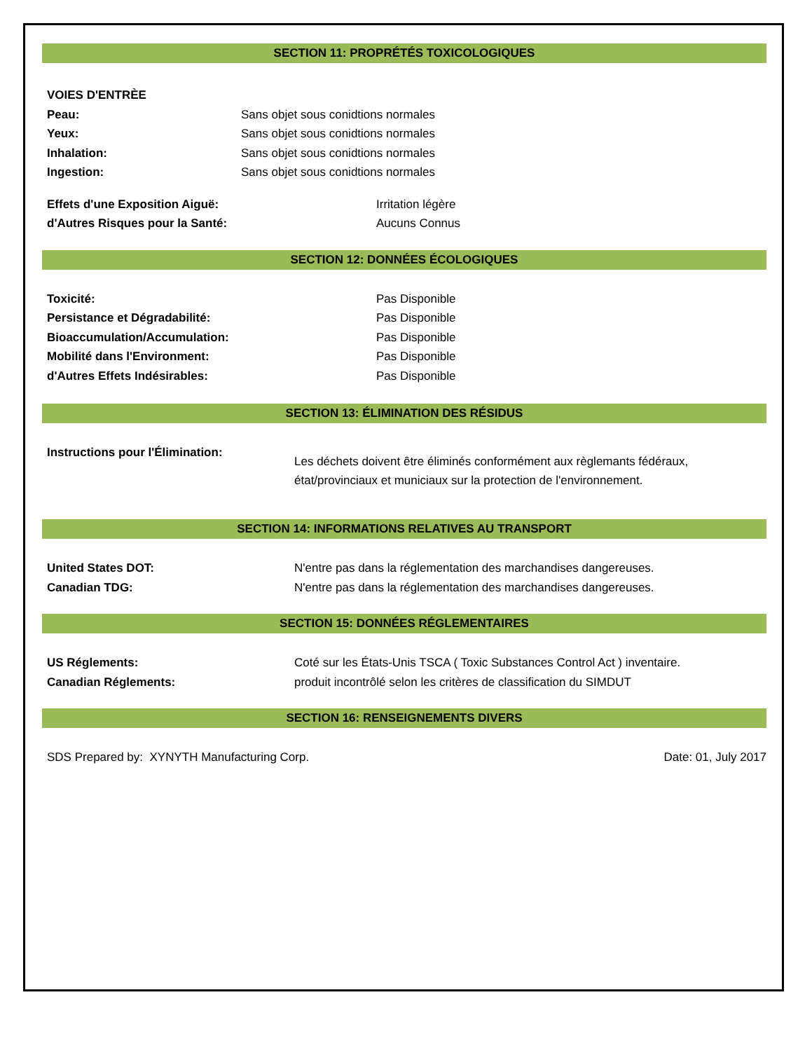SECTION 11: PROPRÉTÉS TOXICOLOGIQUES
VOIES D'ENTRÈE
Peau: Sans objet sous conidtions normales
Yeux: Sans objet sous conidtions normales
Inhalation: Sans objet sous conidtions normales
Ingestion: Sans objet sous conidtions normales
Effets d'une Exposition Aiguë: Irritation légère
d'Autres Risques pour la Santé: Aucuns Connus
SECTION 12: DONNÉES ÉCOLOGIQUES
Toxicité: Pas Disponible
Persistance et Dégradabilité: Pas Disponible
Bioaccumulation/Accumulation: Pas Disponible
Mobilité dans l'Environment: Pas Disponible
d'Autres Effets Indésirables: Pas Disponible
SECTION 13: ÉLIMINATION DES RÉSIDUS
Instructions pour l'Élimination: Les déchets doivent être éliminés conformément aux règlemants fédéraux,
état/provinciaux et municiaux sur la protection de l'environnement.
SECTION 14: INFORMATIONS RELATIVES AU TRANSPORT
United States DOT: N'entre pas dans la réglementation des marchandises dangereuses.
Canadian TDG: N'entre pas dans la réglementation des marchandises dangereuses.
SECTION 15: DONNÉES RÉGLEMENTAIRES
US Réglements: Coté sur les États-Unis TSCA ( Toxic Substances Control Act ) inventaire.
Canadian Réglements: produit incontrôlé selon les critères de classification du SIMDUT
SECTION 16: RENSEIGNEMENTS DIVERS
SDS Prepared by: XYNYTH Manufacturing Corp. Date: 01, July 2017